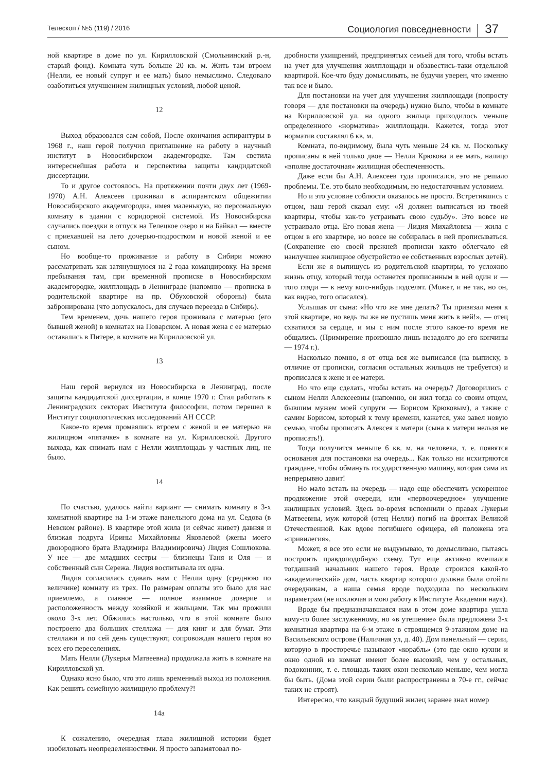Телескоп / №5 (119) / 2016
Социология повседневности 37
ной квартире в доме по ул. Кирилловской (Смольнинский р.-н, старый фонд). Комната чуть больше 20 кв. м. Жить там втроем (Нелли, ее новый супруг и ее мать) было немыслимо. Следовало озаботиться улучшением жилищных условий, любой ценой.
12
Выход образовался сам собой, После окончания аспирантуры в 1968 г., наш герой получил приглашение на работу в научный институт в Новосибирском академгородке. Там светила интереснейшая работа и перспектива защиты кандидатской диссертации.
То и другое состоялось. На протяжении почти двух лет (1969-1970) А.Н. Алексеев проживал в аспирантском общежитии Новосибирского академгородка, имея маленькую, но персональную комнату в здании с коридорной системой. Из Новосибирска случались поездки в отпуск на Телецкое озеро и на Байкал — вместе с приехавшей на лето дочерью-подростком и новой женой и ее сыном.
Но вообще-то проживание и работу в Сибири можно рассматривать как затянувшуюся на 2 года командировку. На время пребывания там, при временной прописке в Новосибирском академгородке, жилплощадь в Ленинграде (напомню — прописка в родительской квартире на пр. Обуховской обороны) была забронирована (что допускалось, для случаев переезда в Сибирь).
Тем временем, дочь нашего героя проживала с матерью (его бывшей женой) в комнатах на Поварском. А новая жена с ее матерью оставались в Питере, в комнате на Кирилловской ул.
13
Наш герой вернулся из Новосибирска в Ленинград, после защиты кандидатской диссертации, в конце 1970 г. Стал работать в Ленинградских секторах Института философии, потом перешел в Институт социологических исследований АН СССР.
Какое-то время промаялись втроем с женой и ее матерью на жилищном «пятачке» в комнате на ул. Кирилловской. Другого выхода, как снимать нам с Нелли жилплощадь у частных лиц, не было.
14
По счастью, удалось найти вариант — снимать комнату в 3-х комнатной квартире на 1-м этаже панельного дома на ул. Седова (в Невском районе). В квартире этой жила (и сейчас живет) давняя и близкая подруга Ирины Михайловны Яковлевой (жены моего двоюродного брата Владимира Владимировича) Лидия Сошлюкова. У нее — две младших сестры — близнецы Таня и Оля — и собственный сын Сережа. Лидия воспитывала их одна.
Лидия согласилась сдавать нам с Нелли одну (среднюю по величине) комнату из трех. По размерам оплаты это было для нас приемлемо, а главное — полное взаимное доверие и расположенность между хозяйкой и жильцами. Так мы прожили около 3-х лет. Обжились настолько, что в этой комнате было построено два больших стеллажа — для книг и для бумаг. Эти стеллажи и по сей день существуют, сопровождая нашего героя во всех его переселениях.
Мать Нелли (Лукерья Матвеевна) продолжала жить в комнате на Кирилловской ул.
Однако ясно было, что это лишь временный выход из положения. Как решить семейную жилищную проблему?!
14а
К сожалению, очередная глава жилищной истории будет изобиловать неопределенностями. Я просто запамятовал по-
дробности ухищрений, предпринятых семьей для того, чтобы встать на учет для улучшения жилплощади и обзавестись-таки отдельной квартирой. Кое-что буду домысливать, не будучи уверен, что именно так все и было.
Для постановки на учет для улучшения жилплощади (попросту говоря — для постановки на очередь) нужно было, чтобы в комнате на Кирилловской ул. на одного жильца приходилось меньше определенного «норматива» жилплощади. Кажется, тогда этот норматив составлял 6 кв. м.
Комната, по-видимому, была чуть меньше 24 кв. м. Поскольку прописаны в ней только двое — Нелли Крюкова и ее мать, налицо «вполне достаточная» жилищная обеспеченность.
Даже если бы А.Н. Алексеев туда прописался, это не решало проблемы. Т.е. это было необходимым, но недостаточным условием.
Но и это условие соблюсти оказалось не просто. Встретившись с отцом, наш герой сказал ему: «Я должен выписаться из твоей квартиры, чтобы как-то устраивать свою судьбу». Это вовсе не устраивало отца. Его новая жена — Лидия Михайловна — жила с отцом в его квартире, но вовсе не собиралась в ней прописываться. (Сохранение ею своей прежней прописки както облегчало ей наилучшее жилищное обустройство ее собственных взрослых детей).
Если же я выпишусь из родительской квартиры, то усложню жизнь отцу, который тогда останется прописанным в ней один и — того гляди — к нему кого-нибудь подселят. (Может, и не так, но он, как видно, того опасался).
Услышав от сына: «Но что же мне делать? Ты привязал меня к этой квартире, но ведь ты же не пустишь меня жить в ней!», — отец схватился за сердце, и мы с ним после этого какое-то время не общались. (Примирение произошло лишь незадолго до его кончины — 1974 г.).
Насколько помню, я от отца вся же выписался (на выписку, в отличие от прописки, согласия остальных жильцов не требуется) и прописался к жене и ее матери.
Но что еще сделать, чтобы встать на очередь? Договорились с сыном Нелли Алексеевны (напомню, он жил тогда со своим отцом, бывшим мужем моей супруги — Борисом Крюковым), а также с самим Борисом, который к тому времени, кажется, уже завел новую семью, чтобы прописать Алексея к матери (сына к матери нельзя не прописать!).
Тогда получится меньше 6 кв. м. на человека, т. е. появятся основания для постановки на очередь... Как только ни исхитряются граждане, чтобы обмануть государственную машину, которая сама их непрерывно давит!
Но мало встать на очередь — надо еще обеспечить ускоренное продвижение этой очереди, или «первоочередное» улучшение жилищных условий. Здесь во-время вспомнили о правах Лукерьи Матвеевны, муж которой (отец Нелли) погиб на фронтах Великой Отечественной. Как вдове погибшего офицера, ей положена эта «привилегия».
Может, я все это если не выдумываю, то домысливаю, пытаясь построить правдоподобную схему. Тут еще активно вмешался тогдашний начальник нашего героя. Вроде строился какой-то «академический» дом, часть квартир которого должна была отойти очередникам, а наша семья вроде подходила по нескольким параметрам (не исключая и мою работу в Институте Академии наук).
Вроде бы предназначавшаяся нам в этом доме квартира ушла кому-то более заслуженному, но «в утешение» была предложена 3-х комнатная квартира на 6-м этаже в строящемся 9-этажном доме на Васильевском острове (Наличная ул, д. 40). Дом панельный — серии, которую в просторечье называют «корабль» (это где окно кухни и окно одной из комнат имеют более высокий, чем у остальных, подоконник, т. е. площадь таких окон несколько меньше, чем могла бы быть. (Дома этой серии были распространены в 70-е гг., сейчас таких не строят).
Интересно, что каждый будущий жилец заранее знал номер